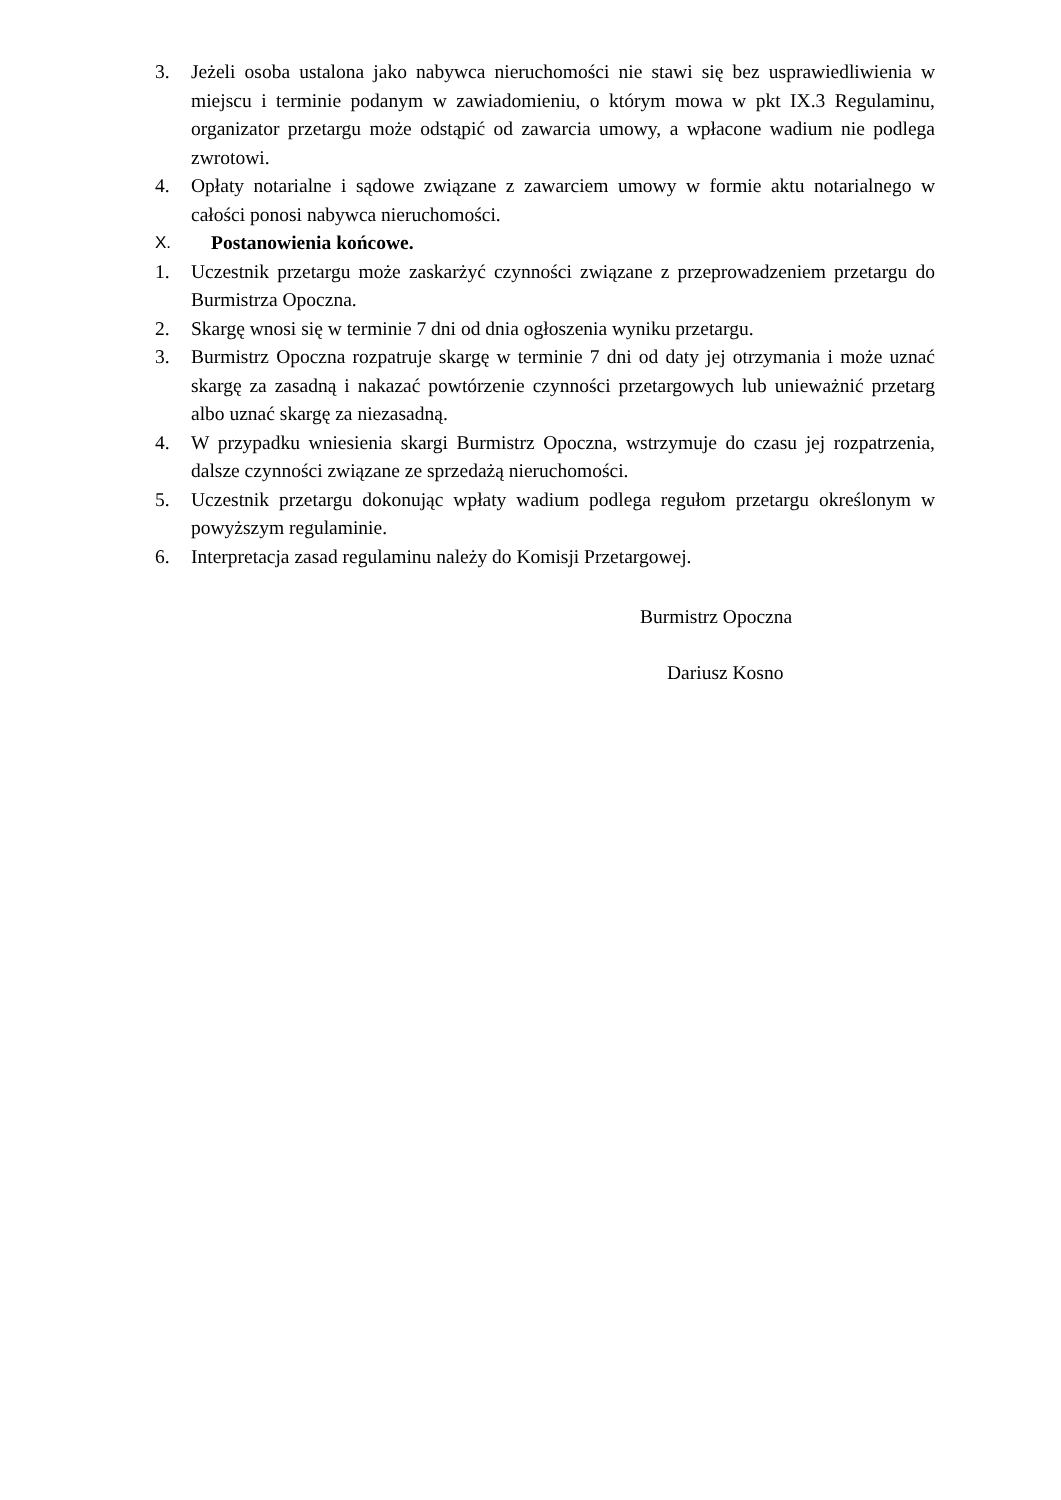3. Jeżeli osoba ustalona jako nabywca nieruchomości nie stawi się bez usprawiedliwienia w miejscu i terminie podanym w zawiadomieniu, o którym mowa w pkt IX.3 Regulaminu, organizator przetargu może odstąpić od zawarcia umowy, a wpłacone wadium nie podlega zwrotowi.
4. Opłaty notarialne i sądowe związane z zawarciem umowy w formie aktu notarialnego w całości ponosi nabywca nieruchomości.
X. Postanowienia końcowe.
1. Uczestnik przetargu może zaskarżyć czynności związane z przeprowadzeniem przetargu do Burmistrza Opoczna.
2. Skargę wnosi się w terminie 7 dni od dnia ogłoszenia wyniku przetargu.
3. Burmistrz Opoczna rozpatruje skargę w terminie 7 dni od daty jej otrzymania i może uznać skargę za zasadną i nakazać powtórzenie czynności przetargowych lub unieważnić przetarg albo uznać skargę za niezasadną.
4. W przypadku wniesienia skargi Burmistrz Opoczna, wstrzymuje do czasu jej rozpatrzenia, dalsze czynności związane ze sprzedażą nieruchomości.
5. Uczestnik przetargu dokonując wpłaty wadium podlega regułom przetargu określonym w powyższym regulaminie.
6. Interpretacja zasad regulaminu należy do Komisji Przetargowej.
Burmistrz Opoczna
Dariusz Kosno